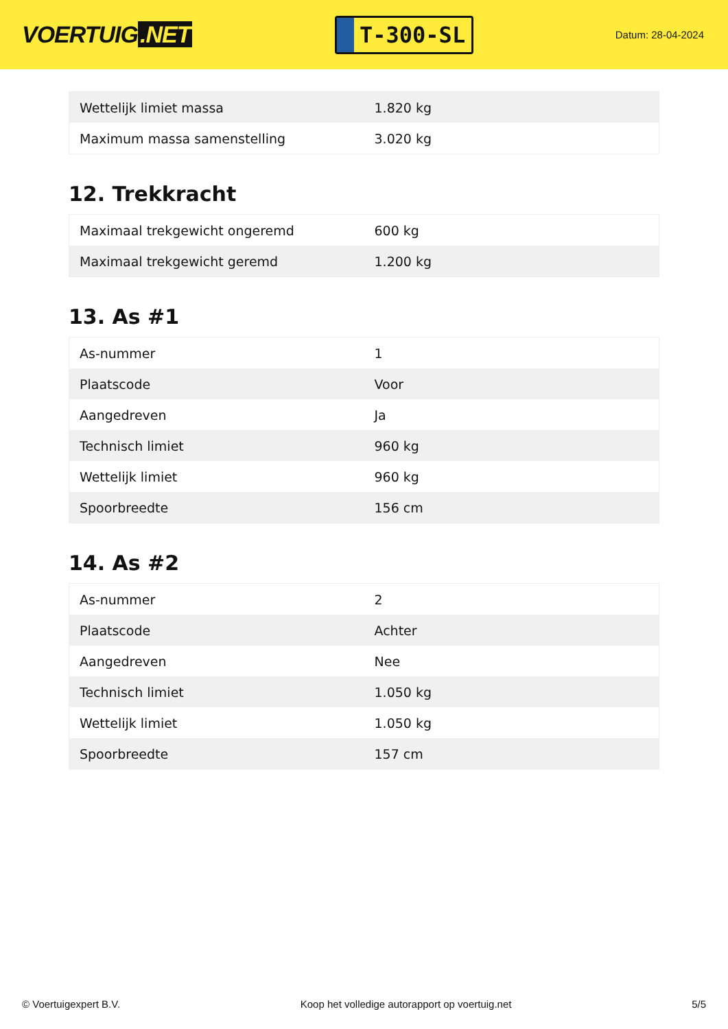VOERTUIG.NET
T-300-SL
Datum: 28-04-2024
| Wettelijk limiet massa | 1.820 kg |
| Maximum massa samenstelling | 3.020 kg |
12. Trekkracht
| Maximaal trekgewicht ongeremd | 600 kg |
| Maximaal trekgewicht geremd | 1.200 kg |
13. As #1
| As-nummer | 1 |
| Plaatscode | Voor |
| Aangedreven | Ja |
| Technisch limiet | 960 kg |
| Wettelijk limiet | 960 kg |
| Spoorbreedte | 156 cm |
14. As #2
| As-nummer | 2 |
| Plaatscode | Achter |
| Aangedreven | Nee |
| Technisch limiet | 1.050 kg |
| Wettelijk limiet | 1.050 kg |
| Spoorbreedte | 157 cm |
© Voertuigexpert B.V. Koop het volledige autorapport op voertuig.net 5/5